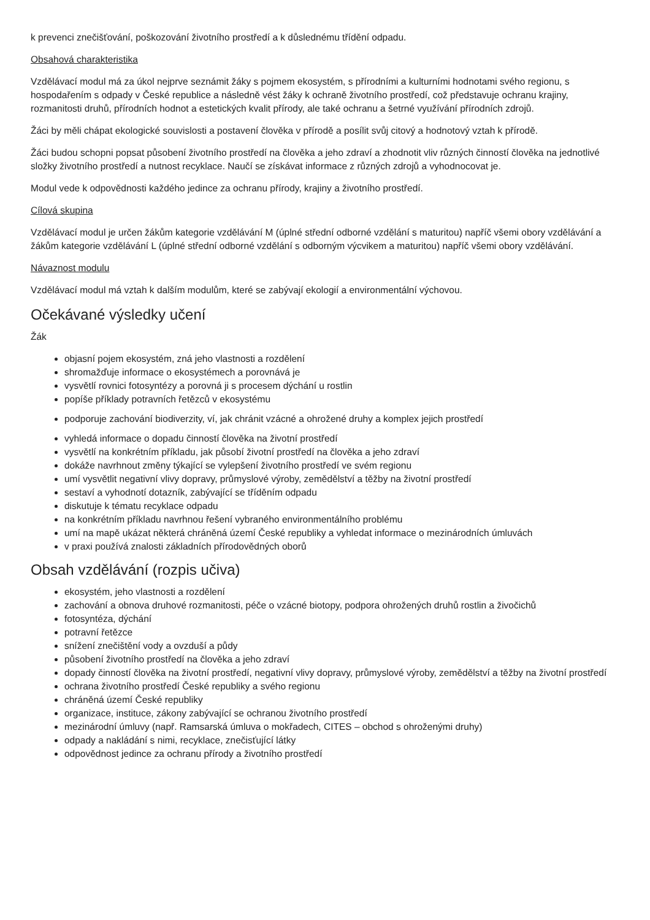k prevenci znečišťování, poškozování životního prostředí a k důslednému třídění odpadu.
Obsahová charakteristika
Vzdělávací modul má za úkol nejprve seznámit žáky s pojmem ekosystém, s přírodními a kulturními hodnotami svého regionu, s hospodařením s odpady v České republice a následně vést žáky k ochraně životního prostředí, což představuje ochranu krajiny, rozmanitosti druhů, přírodních hodnot a estetických kvalit přírody, ale také ochranu a šetrné využívání přírodních zdrojů.
Žáci by měli chápat ekologické souvislosti a postavení člověka v přírodě a posílit svůj citový a hodnotový vztah k přírodě.
Žáci budou schopni popsat působení životního prostředí na člověka a jeho zdraví a zhodnotit vliv různých činností člověka na jednotlivé složky životního prostředí a nutnost recyklace. Naučí se získávat informace z různých zdrojů a vyhodnocovat je.
Modul vede k odpovědnosti každého jedince za ochranu přírody, krajiny a životního prostředí.
Cílová skupina
Vzdělávací modul je určen žákům kategorie vzdělávání M (úplné střední odborné vzdělání s maturitou) napříč všemi obory vzdělávání a žákům kategorie vzdělávání L (úplné střední odborné vzdělání s odborným výcvikem a maturitou) napříč všemi obory vzdělávání.
Návaznost modulu
Vzdělávací modul má vztah k dalším modulům, které se zabývají ekologií a environmentální výchovou.
Očekávané výsledky učení
Žák
objasní pojem ekosystém, zná jeho vlastnosti a rozdělení
shromažďuje informace o ekosystémech a porovnává je
vysvětlí rovnici fotosyntézy a porovná ji s procesem dýchání u rostlin
popíše příklady potravních řetězců v ekosystému
podporuje zachování biodiverzity, ví, jak chránit vzácné a ohrožené druhy a komplex jejich prostředí
vyhledá informace o dopadu činností člověka na životní prostředí
vysvětlí na konkrétním příkladu, jak působí životní prostředí na člověka a jeho zdraví
dokáže navrhnout změny týkající se vylepšení životního prostředí ve svém regionu
umí vysvětlit negativní vlivy dopravy, průmyslové výroby, zemědělství a těžby na životní prostředí
sestaví a vyhodnotí dotazník, zabývající se tříděním odpadu
diskutuje k tématu recyklace odpadu
na konkrétním příkladu navrhnou řešení vybraného environmentálního problému
umí na mapě ukázat některá chráněná území České republiky a vyhledat informace o mezinárodních úmluvách
v praxi používá znalosti základních přírodovědných oborů
Obsah vzdělávání (rozpis učiva)
ekosystém, jeho vlastnosti a rozdělení
zachování a obnova druhové rozmanitosti, péče o vzácné biotopy, podpora ohrožených druhů rostlin a živočichů
fotosyntéza, dýchání
potravní řetězce
snížení znečištění vody a ovzduší a půdy
působení životního prostředí na člověka a jeho zdraví
dopady činností člověka na životní prostředí, negativní vlivy dopravy, průmyslové výroby, zemědělství a těžby na životní prostředí
ochrana životního prostředí České republiky a svého regionu
chráněná území České republiky
organizace, instituce, zákony zabývající se ochranou životního prostředí
mezinárodní úmluvy (např. Ramsarská úmluva o mokřadech, CITES – obchod s ohroženými druhy)
odpady a nakládání s nimi, recyklace, znečisťující látky
odpovědnost jedince za ochranu přírody a životního prostředí